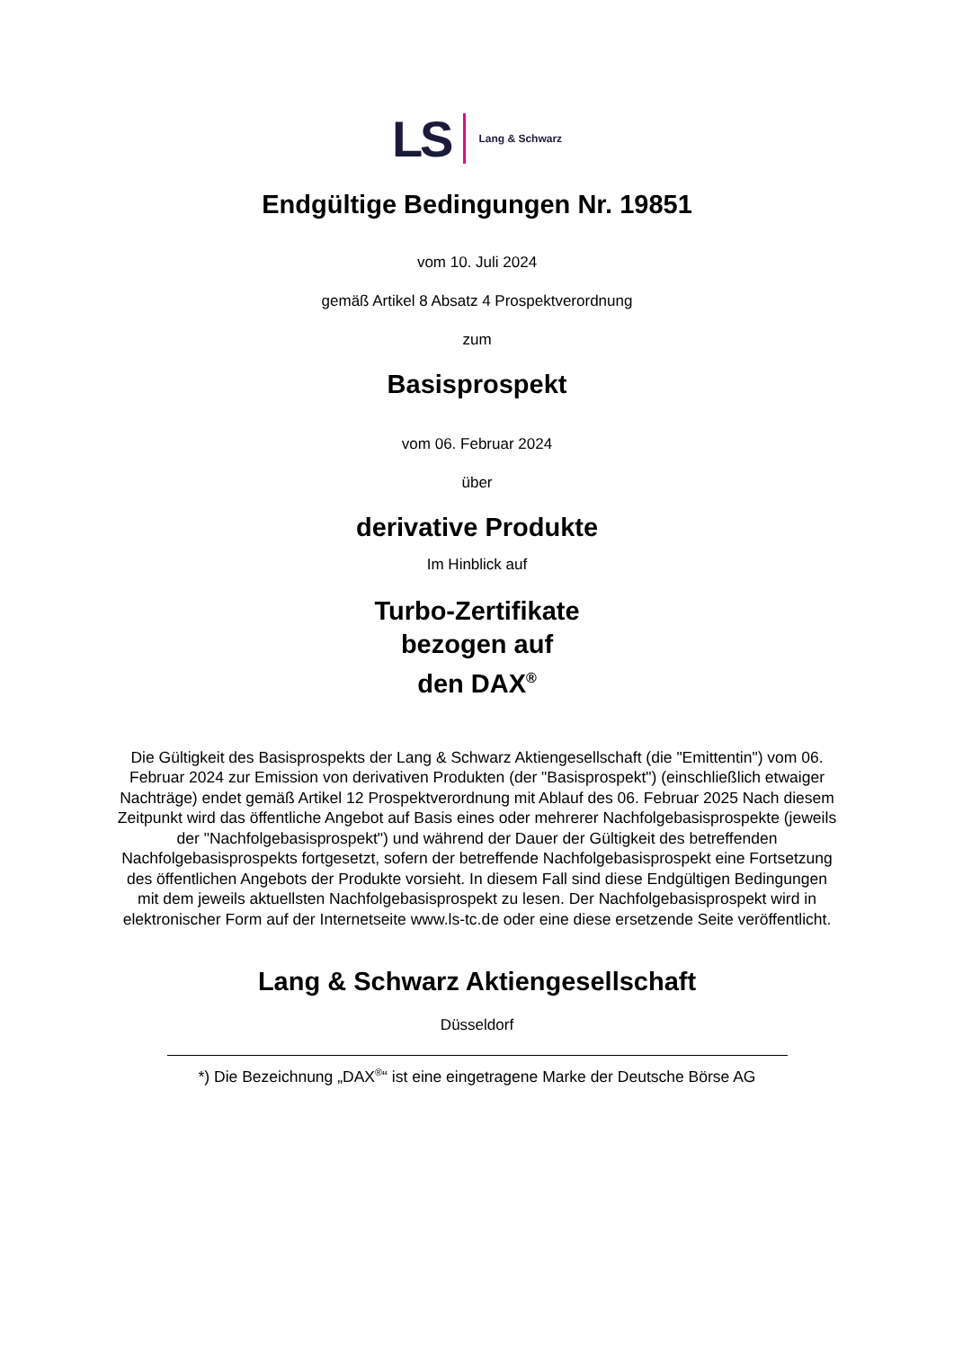LS Lang & Schwarz
Endgültige Bedingungen Nr. 19851
vom 10. Juli 2024
gemäß Artikel 8 Absatz 4 Prospektverordnung
zum
Basisprospekt
vom 06. Februar 2024
über
derivative Produkte
Im Hinblick auf
Turbo-Zertifikate
bezogen auf
den DAX<sup>®</sup>
Die Gültigkeit des Basisprospekts der Lang & Schwarz Aktiengesellschaft (die "Emittentin") vom 06. Februar 2024 zur Emission von derivativen Produkten (der "Basisprospekt") (einschließlich etwaiger Nachträge) endet gemäß Artikel 12 Prospektverordnung mit Ablauf des 06. Februar 2025 Nach diesem Zeitpunkt wird das öffentliche Angebot auf Basis eines oder mehrerer Nachfolgebasisprospekte (jeweils der "Nachfolgebasisprospekt") und während der Dauer der Gültigkeit des betreffenden Nachfolgebasisprospekts fortgesetzt, sofern der betreffende Nachfolgebasisprospekt eine Fortsetzung des öffentlichen Angebots der Produkte vorsieht. In diesem Fall sind diese Endgültigen Bedingungen mit dem jeweils aktuellsten Nachfolgebasisprospekt zu lesen. Der Nachfolgebasisprospekt wird in elektronischer Form auf der Internetseite www.ls-tc.de oder eine diese ersetzende Seite veröffentlicht.
Lang & Schwarz Aktiengesellschaft
Düsseldorf
*) Die Bezeichnung „DAX<sup>®</sup>“ ist eine eingetragene Marke der Deutsche Börse AG